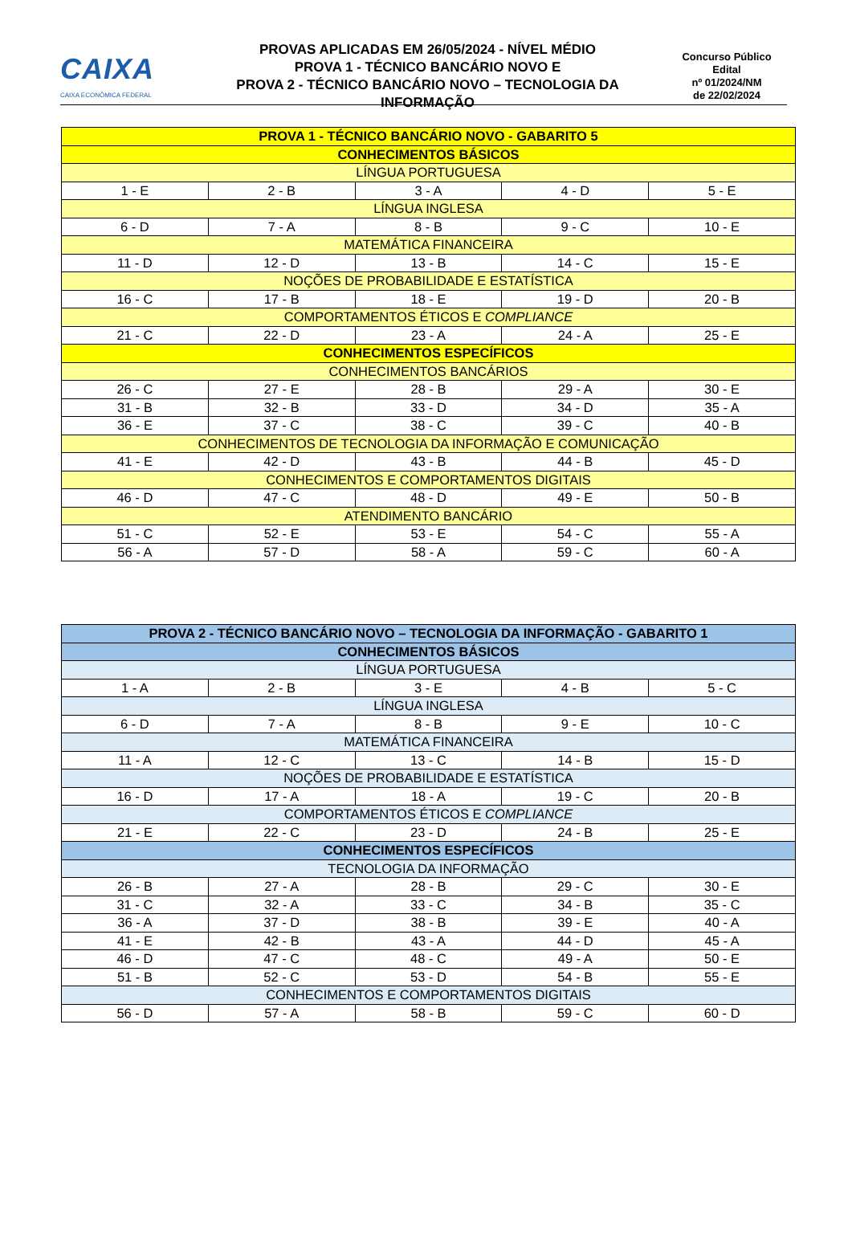CAIXA
CAIXA ECONÔMICA FEDERAL
PROVAS APLICADAS EM 26/05/2024 - NÍVEL MÉDIO
PROVA 1 - TÉCNICO BANCÁRIO NOVO E
PROVA 2 - TÉCNICO BANCÁRIO NOVO – TECNOLOGIA DA INFORMAÇÃO
Concurso Público
Edital
nº 01/2024/NM
de 22/02/2024
| PROVA 1 - TÉCNICO BANCÁRIO NOVO - GABARITO 5 | | | | |
| --- | --- | --- | --- | --- |
| CONHECIMENTOS BÁSICOS | | | | |
| LÍNGUA PORTUGUESA | | | | |
| 1 - E | 2 - B | 3 - A | 4 - D | 5 - E |
| LÍNGUA INGLESA | | | | |
| 6 - D | 7 - A | 8 - B | 9 - C | 10 - E |
| MATEMÁTICA FINANCEIRA | | | | |
| 11 - D | 12 - D | 13 - B | 14 - C | 15 - E |
| NOÇÕES DE PROBABILIDADE E ESTATÍSTICA | | | | |
| 16 - C | 17 - B | 18 - E | 19 - D | 20 - B |
| COMPORTAMENTOS ÉTICOS E COMPLIANCE | | | | |
| 21 - C | 22 - D | 23 - A | 24 - A | 25 - E |
| CONHECIMENTOS ESPECÍFICOS | | | | |
| CONHECIMENTOS BANCÁRIOS | | | | |
| 26 - C | 27 - E | 28 - B | 29 - A | 30 - E |
| 31 - B | 32 - B | 33 - D | 34 - D | 35 - A |
| 36 - E | 37 - C | 38 - C | 39 - C | 40 - B |
| CONHECIMENTOS DE TECNOLOGIA DA INFORMAÇÃO E COMUNICAÇÃO | | | | |
| 41 - E | 42 - D | 43 - B | 44 - B | 45 - D |
| CONHECIMENTOS E COMPORTAMENTOS DIGITAIS | | | | |
| 46 - D | 47 - C | 48 - D | 49 - E | 50 - B |
| ATENDIMENTO BANCÁRIO | | | | |
| 51 - C | 52 - E | 53 - E | 54 - C | 55 - A |
| 56 - A | 57 - D | 58 - A | 59 - C | 60 - A |
| PROVA 2 - TÉCNICO BANCÁRIO NOVO – TECNOLOGIA DA INFORMAÇÃO - GABARITO 1 | | | | |
| --- | --- | --- | --- | --- |
| CONHECIMENTOS BÁSICOS | | | | |
| LÍNGUA PORTUGUESA | | | | |
| 1 - A | 2 - B | 3 - E | 4 - B | 5 - C |
| LÍNGUA INGLESA | | | | |
| 6 - D | 7 - A | 8 - B | 9 - E | 10 - C |
| MATEMÁTICA FINANCEIRA | | | | |
| 11 - A | 12 - C | 13 - C | 14 - B | 15 - D |
| NOÇÕES DE PROBABILIDADE E ESTATÍSTICA | | | | |
| 16 - D | 17 - A | 18 - A | 19 - C | 20 - B |
| COMPORTAMENTOS ÉTICOS E COMPLIANCE | | | | |
| 21 - E | 22 - C | 23 - D | 24 - B | 25 - E |
| CONHECIMENTOS ESPECÍFICOS | | | | |
| TECNOLOGIA DA INFORMAÇÃO | | | | |
| 26 - B | 27 - A | 28 - B | 29 - C | 30 - E |
| 31 - C | 32 - A | 33 - C | 34 - B | 35 - C |
| 36 - A | 37 - D | 38 - B | 39 - E | 40 - A |
| 41 - E | 42 - B | 43 - A | 44 - D | 45 - A |
| 46 - D | 47 - C | 48 - C | 49 - A | 50 - E |
| 51 - B | 52 - C | 53 - D | 54 - B | 55 - E |
| CONHECIMENTOS E COMPORTAMENTOS DIGITAIS | | | | |
| 56 - D | 57 - A | 58 - B | 59 - C | 60 - D |